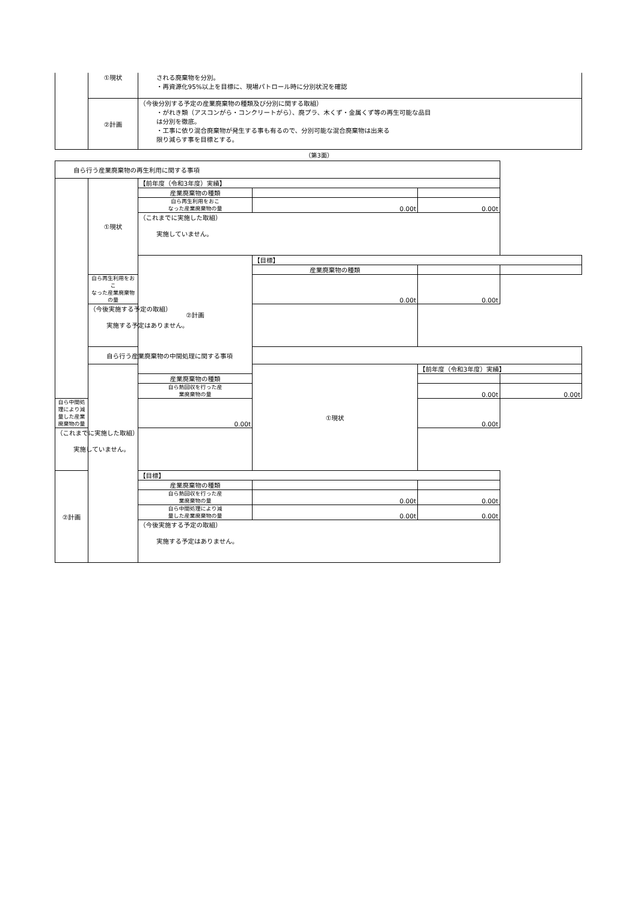| | ①現状 | される廃棄物を分別。 ・再資源化95%以上を目標に、現場パトロール時に分別状況を確認 |
| | ②計画 | （今後分別する予定の産業廃棄物の種類及び分別に関する取組） ・がれき類（アスコンがら・コンクリートがら）、廃プラ、木くず・金属くず等の再生可能な品目 は分別を徹底。 ・工事に依り混合廃棄物が発生する事も有るので、分別可能な混合廃棄物は出来る 限り減らす事を目標とする。 |
（第3面）
| 自ら行う産業廃棄物の再生利用に関する事項 | | | | | |
| | ①現状 | 【前年度（令和3年度）実績】 | | | |
| | | 産業廃棄物の種類 | | | |
| | | 自ら再生利用をおこ なった産業廃棄物の量 | 0.00t | 0.00t | |
| | | （これまでに実施した取組） 実施していません。 | | | |
| | | ②計画 | 【目標】 | | |
| | | | 産業廃棄物の種類 | | |
| | 自ら再生利用をおこ なった産業廃棄物の量 | | 0.00t | 0.00t | |
| | （今後実施する予定の取組） 実施する予定はありません。 | | | | |
| | 自ら行う産業廃棄物の中間処理に関する事項 | | | | |
| | | | ①現状 | 【前年度（令和3年度）実績】 | |
| | | 産業廃棄物の種類 | | | |
| | | 自ら熱回収を行った産 業廃棄物の量 | | 0.00t | 0.00t |
| 自ら中間処理により減 量した産業廃棄物の量 | | 0.00t | | 0.00t | |
| （これまでに実施した取組） 実施していません。 | | | | | |
| ②計画 | | 【目標】 | | | |
| | | 産業廃棄物の種類 | | | |
| | | 自ら熱回収を行った産 業廃棄物の量 | 0.00t | 0.00t | |
| | | 自ら中間処理により減 量した産業廃棄物の量 | 0.00t | 0.00t | |
| | | （今後実施する予定の取組） 実施する予定はありません。 | | | |